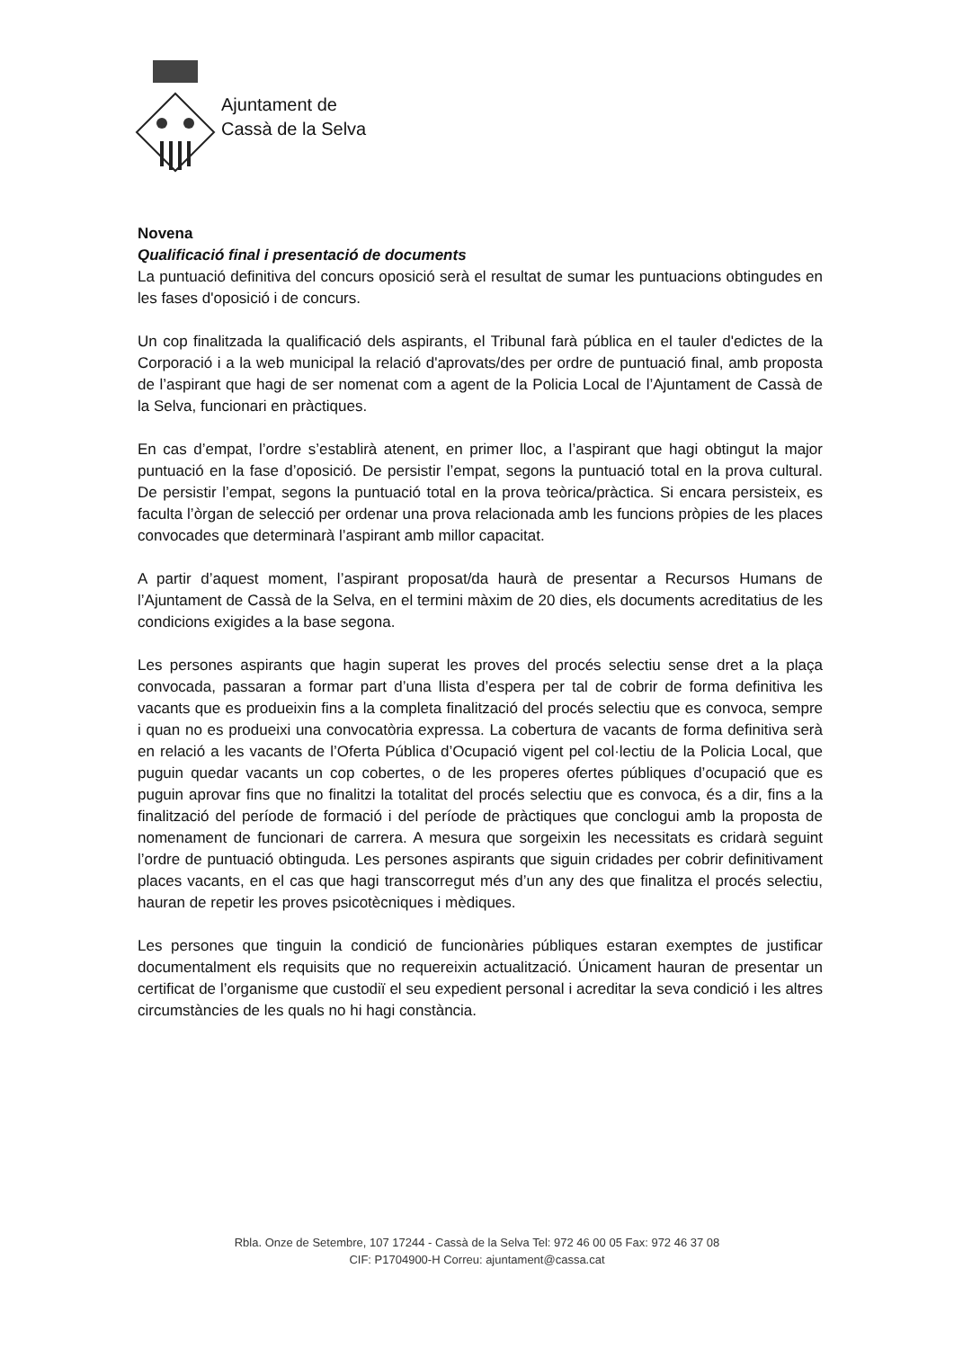Ajuntament de
Cassà de la Selva
Novena
Qualificació final i presentació de documents
La puntuació definitiva del concurs oposició serà el resultat de sumar les puntuacions obtingudes en les fases d'oposició i de concurs.
Un cop finalitzada la qualificació dels aspirants, el Tribunal farà pública en el tauler d'edictes de la Corporació i a la web municipal la relació d'aprovats/des per ordre de puntuació final, amb proposta de l’aspirant que hagi de ser nomenat com a agent de la Policia Local de l’Ajuntament de Cassà de la Selva, funcionari en pràctiques.
En cas d’empat, l’ordre s’establirà atenent, en primer lloc, a l’aspirant que hagi obtingut la major puntuació en la fase d’oposició. De persistir l’empat, segons la puntuació total en la prova cultural. De persistir l’empat, segons la puntuació total en la prova teòrica/pràctica. Si encara persisteix, es faculta l’òrgan de selecció per ordenar una prova relacionada amb les funcions pròpies de les places convocades que determinarà l’aspirant amb millor capacitat.
A partir d’aquest moment, l’aspirant proposat/da haurà de presentar a Recursos Humans de l’Ajuntament de Cassà de la Selva, en el termini màxim de 20 dies, els documents acreditatius de les condicions exigides a la base segona.
Les persones aspirants que hagin superat les proves del procés selectiu sense dret a la plaça convocada, passaran a formar part d’una llista d’espera per tal de cobrir de forma definitiva les vacants que es produeixin fins a la completa finalització del procés selectiu que es convoca, sempre i quan no es produeixi una convocatòria expressa. La cobertura de vacants de forma definitiva serà en relació a les vacants de l’Oferta Pública d’Ocupació vigent pel col·lectiu de la Policia Local, que puguin quedar vacants un cop cobertes, o de les properes ofertes públiques d’ocupació que es puguin aprovar fins que no finalitzi la totalitat del procés selectiu que es convoca, és a dir, fins a la finalització del període de formació i del període de pràctiques que conclogui amb la proposta de nomenament de funcionari de carrera. A mesura que sorgeixin les necessitats es cridarà seguint l’ordre de puntuació obtinguda. Les persones aspirants que siguin cridades per cobrir definitivament places vacants, en el cas que hagi transcorregut més d’un any des que finalitza el procés selectiu, hauran de repetir les proves psicotècniques i mèdiques.
Les persones que tinguin la condició de funcionàries públiques estaran exemptes de justificar documentalment els requisits que no requereixin actualització. Únicament hauran de presentar un certificat de l’organisme que custodiï el seu expedient personal i acreditar la seva condició i les altres circumstàncies de les quals no hi hagi constància.
Rbla. Onze de Setembre, 107 17244 - Cassà de la Selva Tel: 972 46 00 05 Fax: 972 46 37 08
CIF: P1704900-H Correu: ajuntament@cassa.cat